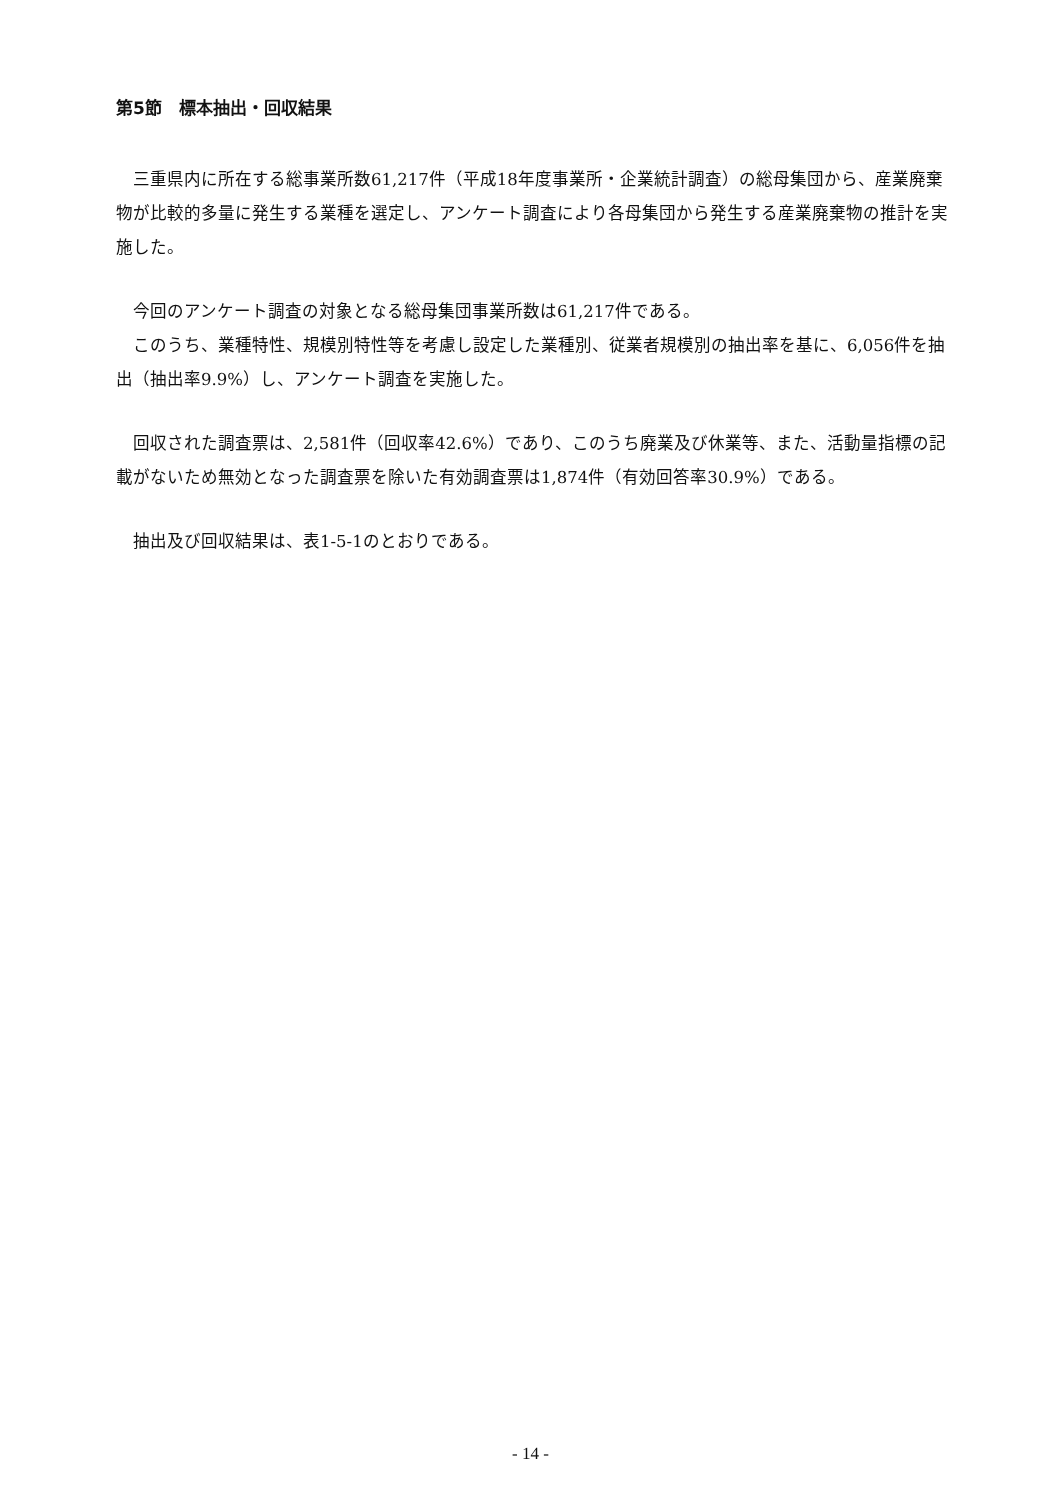第5節　標本抽出・回収結果
　三重県内に所在する総事業所数61,217件（平成18年度事業所・企業統計調査）の総母集団から、産業廃棄物が比較的多量に発生する業種を選定し、アンケート調査により各母集団から発生する産業廃棄物の推計を実施した。
　今回のアンケート調査の対象となる総母集団事業所数は61,217件である。
　このうち、業種特性、規模別特性等を考慮し設定した業種別、従業者規模別の抽出率を基に、6,056件を抽出（抽出率9.9%）し、アンケート調査を実施した。
　回収された調査票は、2,581件（回収率42.6%）であり、このうち廃業及び休業等、また、活動量指標の記載がないため無効となった調査票を除いた有効調査票は1,874件（有効回答率30.9%）である。
　抽出及び回収結果は、表1-5-1のとおりである。
- 14 -